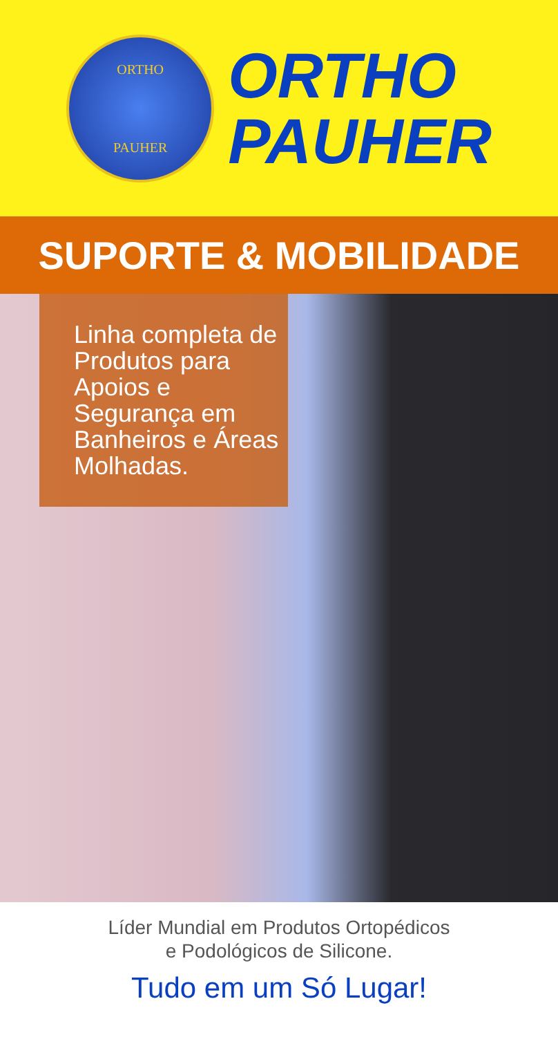ORTHO
PAUHER
ORTHO
PAUHER
SUPORTE & MOBILIDADE
Linha completa de Produtos para Apoios e Segurança em Banheiros e Áreas Molhadas.
Líder Mundial em Produtos Ortopédicos
e Podológicos de Silicone.
Tudo em um Só Lugar!